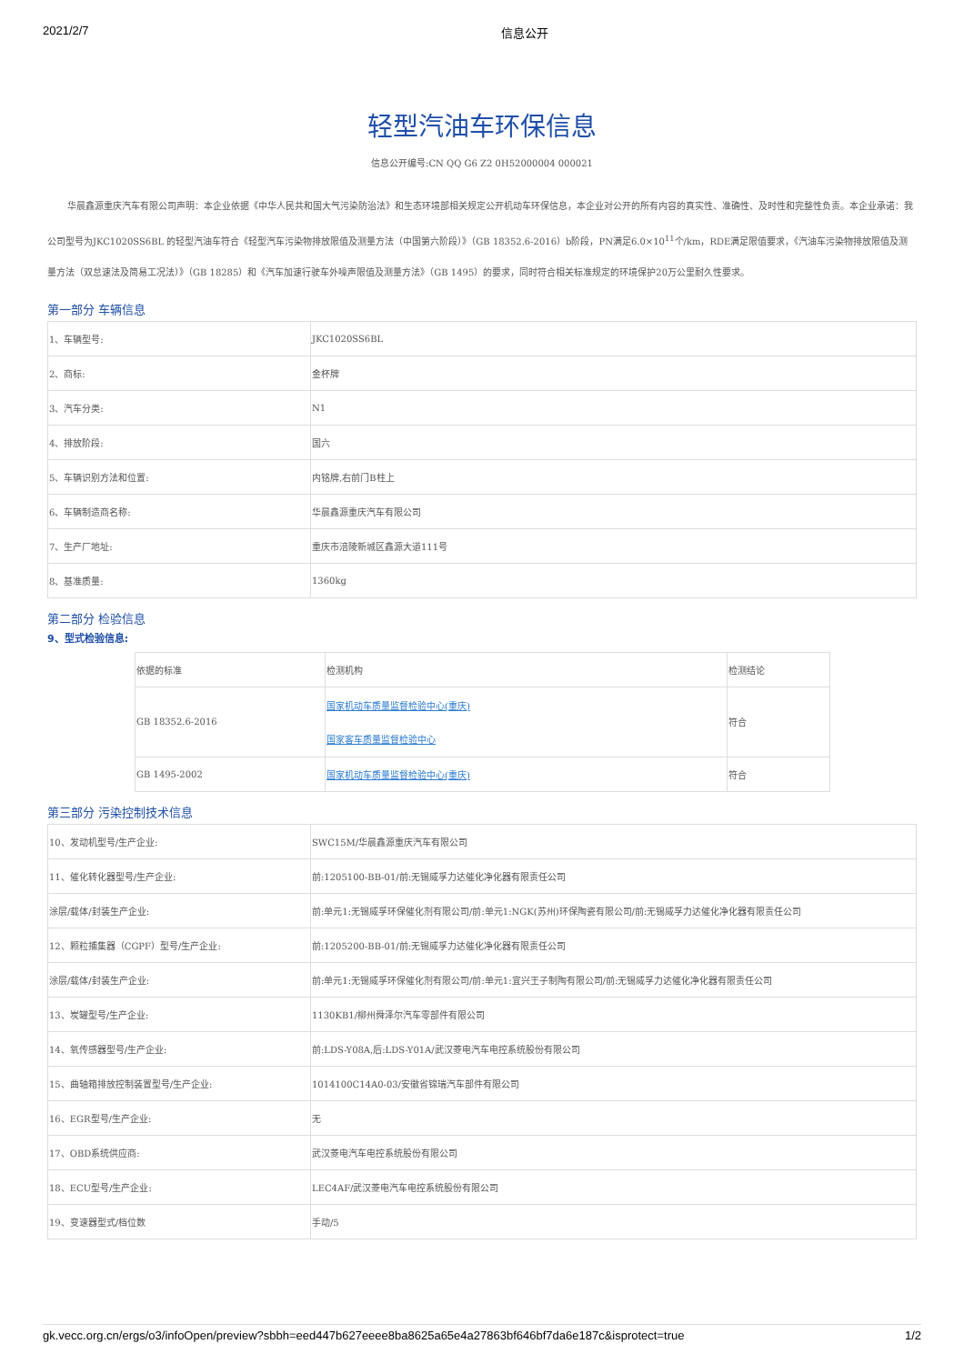2021/2/7 信息公开
轻型汽油车环保信息
信息公开编号:CN QQ G6 Z2 0H52000004 000021
华晨鑫源重庆汽车有限公司声明：本企业依据《中华人民共和国大气污染防治法》和生态环境部相关规定公开机动车环保信息，本企业对公开的所有内容的真实性、准确性、及时性和完整性负责。本企业承诺：我公司型号为JKC1020SS6BL 的轻型汽油车符合《轻型汽车污染物排放限值及测量方法（中国第六阶段）》（GB 18352.6-2016）b阶段，PN满足6.0×10<sup>11</sup>个/km，RDE满足限值要求，《汽油车污染物排放限值及测量方法（双怠速法及简易工况法）》（GB 18285）和《汽车加速行驶车外噪声限值及测量方法》（GB 1495）的要求，同时符合相关标准规定的环境保护20万公里耐久性要求。
第一部分 车辆信息
| 1、车辆型号: | JKC1020SS6BL |
| 2、商标: | 金杯牌 |
| 3、汽车分类: | N1 |
| 4、排放阶段: | 国六 |
| 5、车辆识别方法和位置: | 内铭牌,右前门B柱上 |
| 6、车辆制造商名称: | 华晨鑫源重庆汽车有限公司 |
| 7、生产厂地址: | 重庆市涪陵新城区鑫源大道111号 |
| 8、基准质量: | 1360kg |
第二部分 检验信息
9、型式检验信息:
| 依据的标准 | 检测机构 | 检测结论 |
| --- | --- | --- |
| GB 18352.6-2016 | 国家机动车质量监督检验中心(重庆) 国家客车质量监督检验中心 | 符合 |
| GB 1495-2002 | 国家机动车质量监督检验中心(重庆) | 符合 |
第三部分 污染控制技术信息
| 10、发动机型号/生产企业: | SWC15M/华晨鑫源重庆汽车有限公司 |
| 11、催化转化器型号/生产企业: | 前:1205100-BB-01/前:无锡威孚力达催化净化器有限责任公司 |
| 涂层/载体/封装生产企业: | 前:单元1:无锡威孚环保催化剂有限公司/前:单元1:NGK(苏州)环保陶瓷有限公司/前:无锡威孚力达催化净化器有限责任公司 |
| 12、颗粒捕集器（CGPF）型号/生产企业: | 前:1205200-BB-01/前:无锡威孚力达催化净化器有限责任公司 |
| 涂层/载体/封装生产企业: | 前:单元1:无锡威孚环保催化剂有限公司/前:单元1:宜兴王子制陶有限公司/前:无锡威孚力达催化净化器有限责任公司 |
| 13、炭罐型号/生产企业: | 1130KB1/柳州舜泽尔汽车零部件有限公司 |
| 14、氧传感器型号/生产企业: | 前:LDS-Y08A,后:LDS-Y01A/武汉菱电汽车电控系统股份有限公司 |
| 15、曲轴箱排放控制装置型号/生产企业: | 1014100C14A0-03/安徽省锦瑞汽车部件有限公司 |
| 16、EGR型号/生产企业: | 无 |
| 17、OBD系统供应商: | 武汉菱电汽车电控系统股份有限公司 |
| 18、ECU型号/生产企业: | LEC4AF/武汉菱电汽车电控系统股份有限公司 |
| 19、变速器型式/档位数 | 手动/5 |
gk.vecc.org.cn/ergs/o3/infoOpen/preview?sbbh=eed447b627eeee8ba8625a65e4a27863bf646bf7da6e187c&isprotect=true 1/2